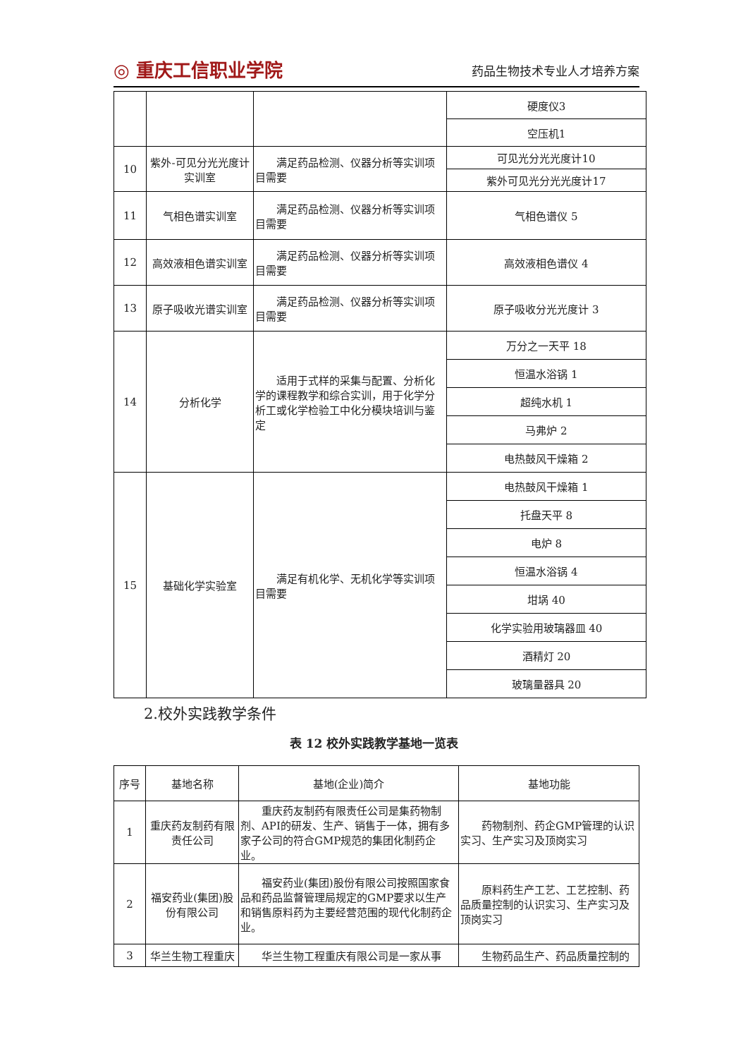◎ 重庆工信职业学院 药品生物技术专业人才培养方案
| | | | 硬度仪3 |
| | | | 空压机1 |
| 10 | 紫外-可见分光光度计实训室 | 满足药品检测、仪器分析等实训项目需要 | 可见光分光光度计10 |
| | | | 紫外可见光分光光度计17 |
| 11 | 气相色谱实训室 | 满足药品检测、仪器分析等实训项目需要 | 气相色谱仪 5 |
| 12 | 高效液相色谱实训室 | 满足药品检测、仪器分析等实训项目需要 | 高效液相色谱仪 4 |
| 13 | 原子吸收光谱实训室 | 满足药品检测、仪器分析等实训项目需要 | 原子吸收分光光度计 3 |
| 14 | 分析化学 | 适用于式样的采集与配置、分析化学的课程教学和综合实训，用于化学分析工或化学检验工中化分模块培训与鉴定 | 万分之一天平 18 |
| | | | 恒温水浴锅 1 |
| | | | 超纯水机 1 |
| | | | 马弗炉 2 |
| | | | 电热鼓风干燥箱 2 |
| 15 | 基础化学实验室 | 满足有机化学、无机化学等实训项目需要 | 电热鼓风干燥箱 1 |
| | | | 托盘天平 8 |
| | | | 电炉 8 |
| | | | 恒温水浴锅 4 |
| | | | 坩埚 40 |
| | | | 化学实验用玻璃器皿 40 |
| | | | 酒精灯 20 |
| | | | 玻璃量器具 20 |
2.校外实践教学条件
表 12 校外实践教学基地一览表
| 序号 | 基地名称 | 基地(企业)简介 | 基地功能 |
| --- | --- | --- | --- |
| 1 | 重庆药友制药有限责任公司 | 重庆药友制药有限责任公司是集药物制剂、API的研发、生产、销售于一体，拥有多家子公司的符合GMP规范的集团化制药企业。 | 药物制剂、药企GMP管理的认识实习、生产实习及顶岗实习 |
| 2 | 福安药业(集团)股份有限公司 | 福安药业(集团)股份有限公司按照国家食品和药品监督管理局规定的GMP要求以生产和销售原料药为主要经营范围的现代化制药企业。 | 原料药生产工艺、工艺控制、药品质量控制的认识实习、生产实习及顶岗实习 |
| 3 | 华兰生物工程重庆 | 华兰生物工程重庆有限公司是一家从事 | 生物药品生产、药品质量控制的 |